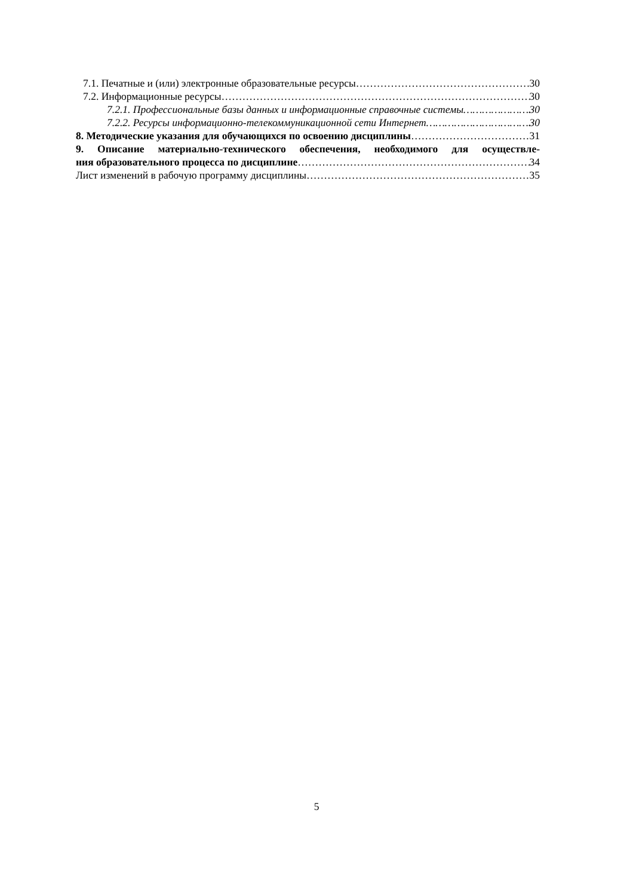7.1. Печатные и (или) электронные образовательные ресурсы 30
7.2. Информационные ресурсы 30
7.2.1. Профессиональные базы данных и информационные справочные системы 30
7.2.2. Ресурсы информационно-телекоммуникационной сети Интернет 30
8. Методические указания для обучающихся по освоению дисциплины 31
9. Описание материально-технического обеспечения, необходимого для осуществле-
ния образовательного процесса по дисциплине 34
Лист изменений в рабочую программу дисциплины 35
5